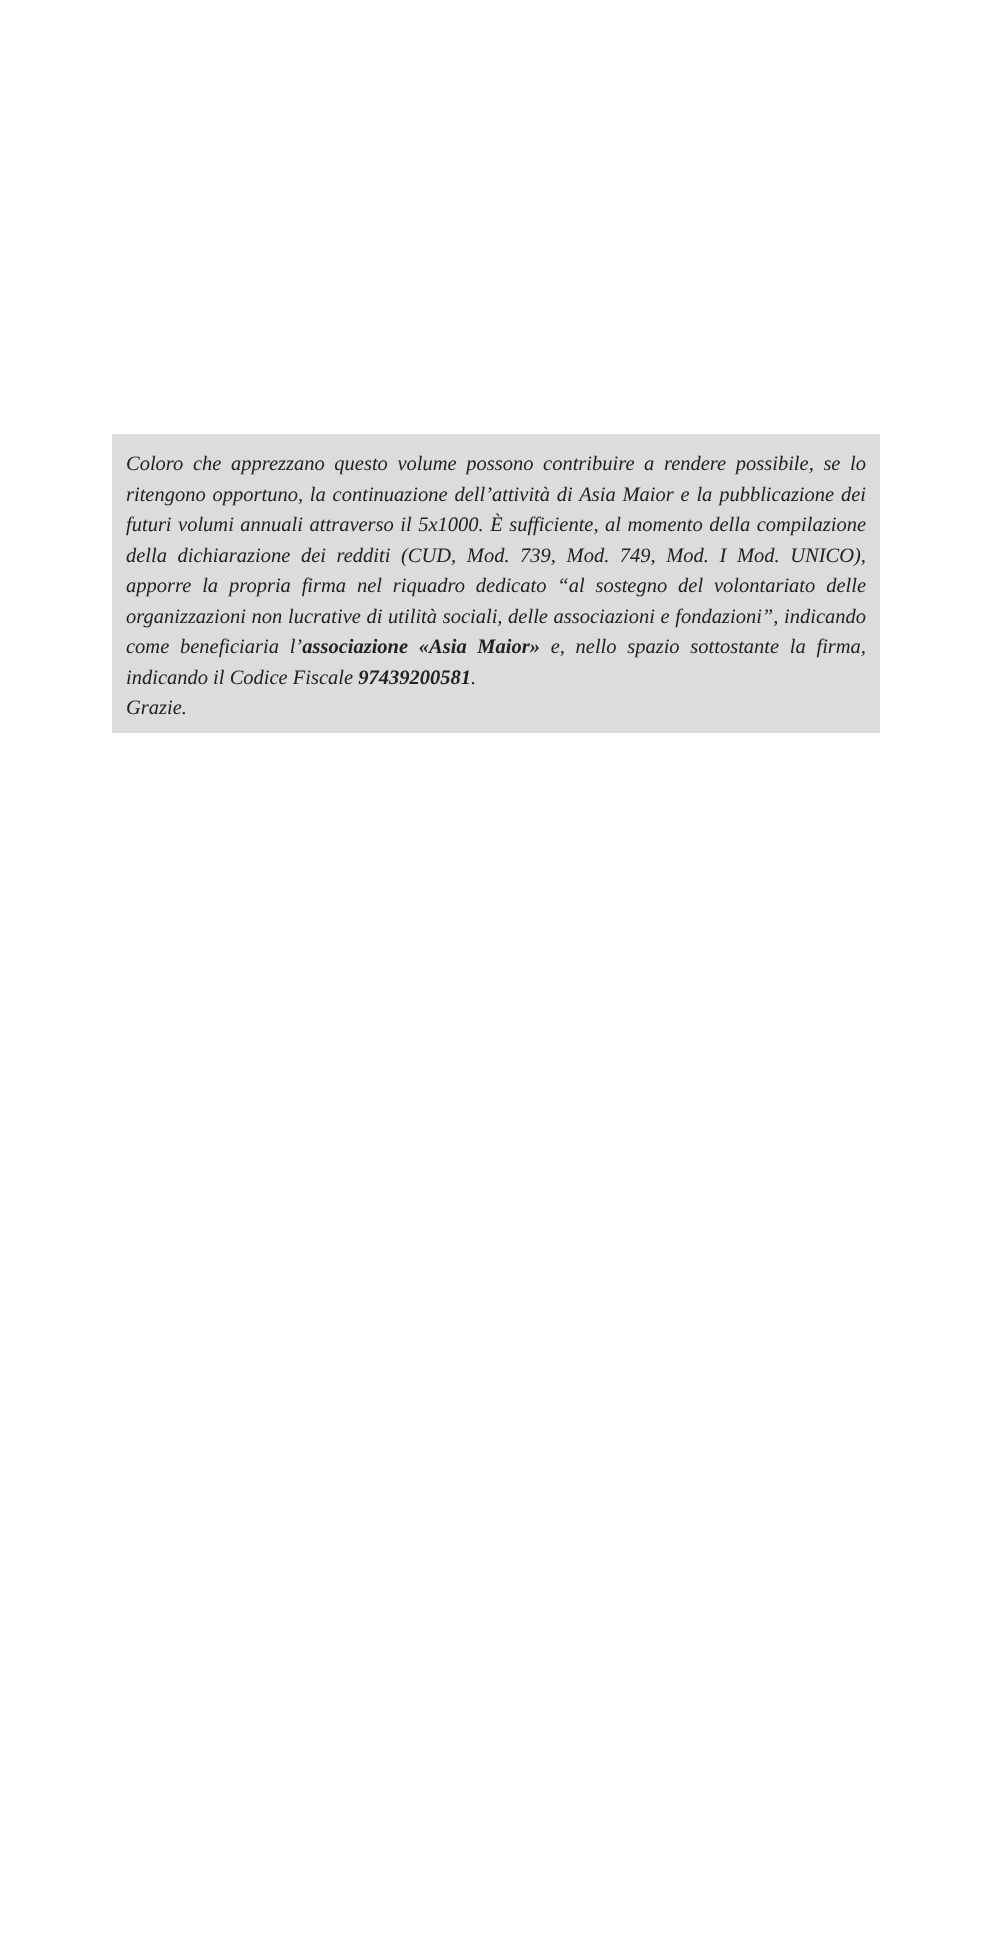Coloro che apprezzano questo volume possono contribuire a rendere possibile, se lo ritengono opportuno, la continuazione dell’attività di Asia Maior e la pubblicazione dei futuri volumi annuali attraverso il 5x1000. È sufficiente, al momento della compilazione della dichiarazione dei redditi (CUD, Mod. 739, Mod. 749, Mod. I Mod. UNICO), apporre la propria firma nel riquadro dedicato “al sostegno del volontariato delle organizzazioni non lucrative di utilità sociali, delle associazioni e fondazioni”, indicando come beneficiaria l’associazione «Asia Maior» e, nello spazio sottostante la firma, indicando il Codice Fiscale 97439200581.
Grazie.